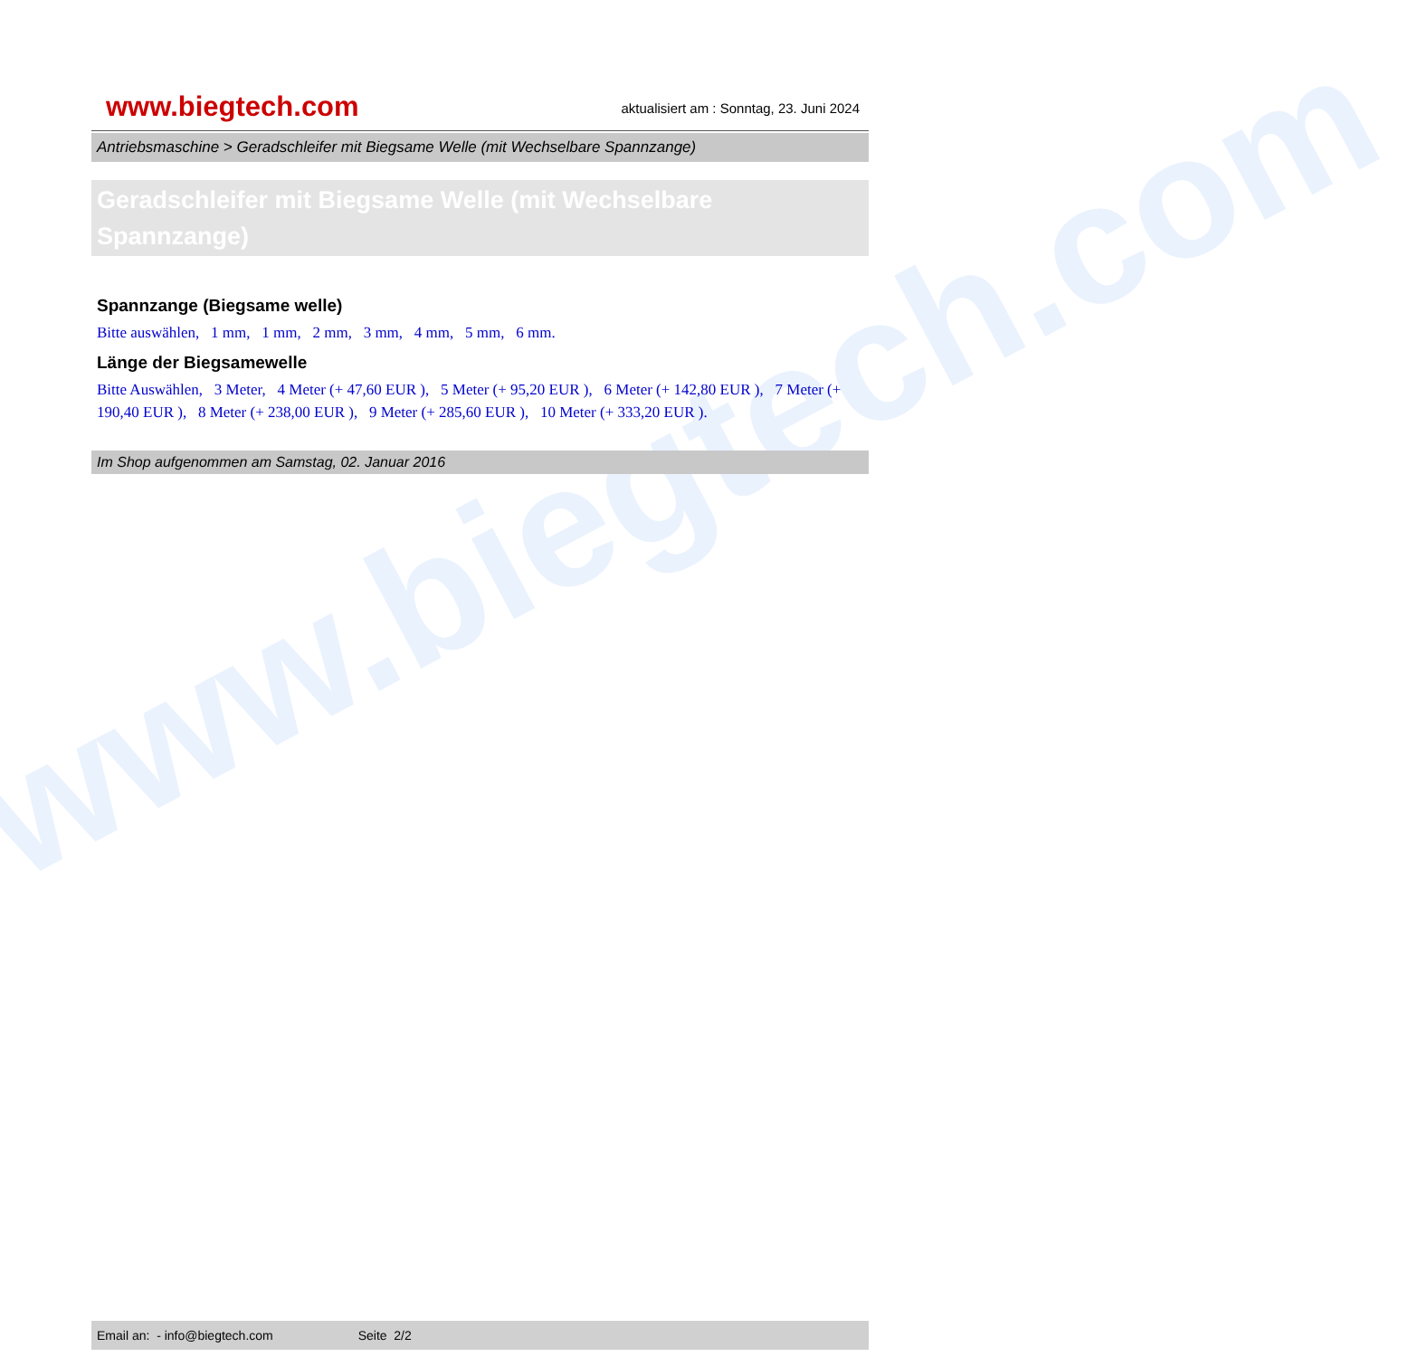www.biegtech.com
www.biegtech.com
aktualisiert am : Sonntag, 23. Juni 2024
Antriebsmaschine > Geradschleifer mit Biegsame Welle (mit Wechselbare Spannzange)
Geradschleifer mit Biegsame Welle (mit Wechselbare Spannzange)
Spannzange (Biegsame welle)
Bitte auswählen, 1 mm, 1 mm, 2 mm, 3 mm, 4 mm, 5 mm, 6 mm.
Länge der Biegsamewelle
Bitte Auswählen, 3 Meter, 4 Meter (+ 47,60 EUR ), 5 Meter (+ 95,20 EUR ), 6 Meter (+ 142,80 EUR ), 7 Meter (+ 190,40 EUR ), 8 Meter (+ 238,00 EUR ), 9 Meter (+ 285,60 EUR ), 10 Meter (+ 333,20 EUR ).
Im Shop aufgenommen am Samstag, 02. Januar 2016
Email an: - info@biegtech.com Seite 2/2